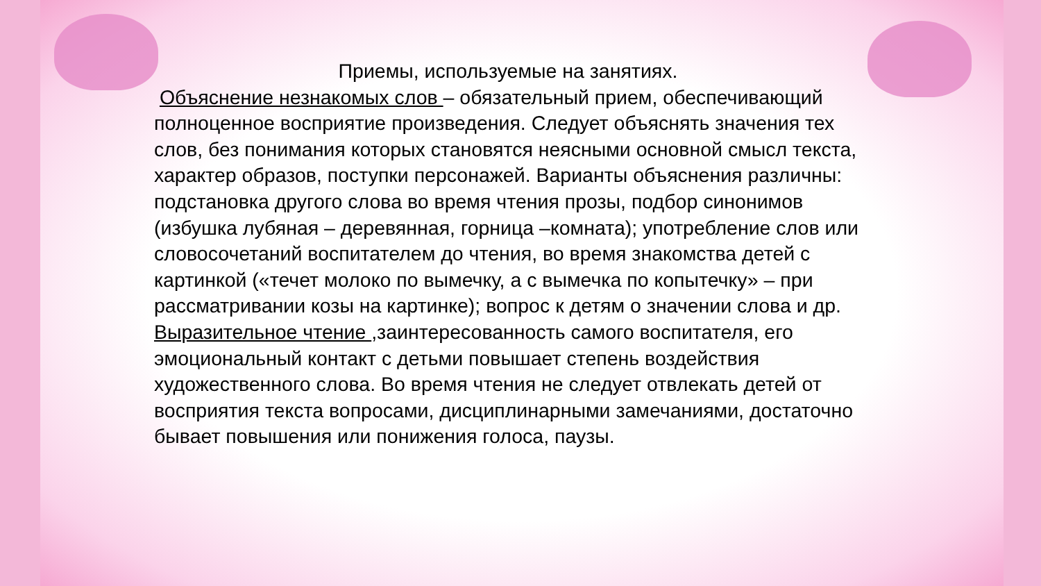Приемы, используемые на занятиях.
Объяснение незнакомых слов – обязательный прием, обеспечивающий полноценное восприятие произведения. Следует объяснять значения тех слов, без понимания которых становятся неясными основной смысл текста, характер образов, поступки персонажей. Варианты объяснения различны: подстановка другого слова во время чтения прозы, подбор синонимов (избушка лубяная – деревянная, горница –комната); употребление слов или словосочетаний воспитателем до чтения, во время знакомства детей с картинкой («течет молоко по вымечку, а с вымечка по копытечку» – при рассматривании козы на картинке); вопрос к детям о значении слова и др.
Выразительное чтение ,заинтересованность самого воспитателя, его эмоциональный контакт с детьми повышает степень воздействия художественного слова. Во время чтения не следует отвлекать детей от восприятия текста вопросами, дисциплинарными замечаниями, достаточно бывает повышения или понижения голоса, паузы.